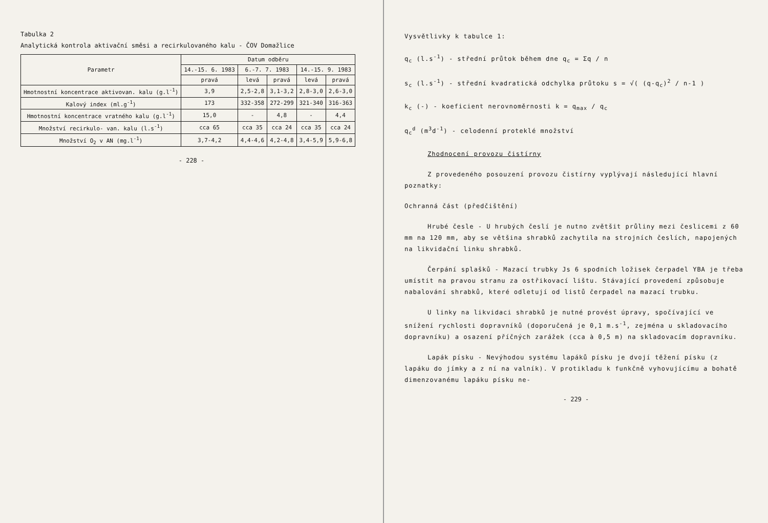Tabulka 2
Analytická kontrola aktivační směsi a recirkulovaného kalu - ČOV Domažlice
| Parametr | Datum odběru | | | | |
| --- | --- | --- | --- | --- | --- |
| | 14.-15. 6. 1983 | 6.-7. 7. 1983 | | 14.-15. 9. 1983 | |
| | pravá | levá | pravá | levá | pravá |
| Hmotnostní koncentrace aktivovan. kalu (g.l<sup>-1</sup>) | 3,9 | 2,5-2,8 | 3,1-3,2 | 2,8-3,0 | 2,6-3,0 |
| Kalový index (ml.g<sup>-1</sup>) | 173 | 332-358 | 272-299 | 321-340 | 316-363 |
| Hmotnostní koncentrace vratného kalu (g.l<sup>-1</sup>) | 15,0 | - | 4,8 | - | 4,4 |
| Množství recirkulo- van. kalu (l.s<sup>-1</sup>) | cca 65 | cca 35 | cca 24 | cca 35 | cca 24 |
| Množství O<sub>2</sub> v AN (mg.l<sup>-1</sup>) | 3,7-4,2 | 4,4-4,6 | 4,2-4,8 | 3,4-5,9 | 5,9-6,8 |
- 228 -
Vysvětlivky k tabulce 1:
q<sub>c</sub> (l.s<sup>-1</sup>) - střední průtok během dne q<sub>c</sub> = Σq / n
s<sub>c</sub> (l.s<sup>-1</sup>) - střední kvadratická odchylka průtoku s = √( (q-q<sub>c</sub>)<sup>2</sup> / n-1 )
k<sub>c</sub> (-) - koeficient nerovnoměrnosti k = q<sub>max</sub> / q<sub>c</sub>
q<sub>c</sub><sup>d</sup> (m<sup>3</sup>d<sup>-1</sup>) - celodenní proteklé množství
Zhodnocení provozu čistírny
Z provedeného posouzení provozu čistírny vyplývají následující hlavní poznatky:
Ochranná část (předčištění)
Hrubé česle - U hrubých česlí je nutno zvětšit průliny mezi česlicemi z 60 mm na 120 mm, aby se většina shrabků zachytila na strojních česlích, napojených na likvidační linku shrabků.
Čerpání splašků - Mazací trubky Js 6 spodních ložisek čerpadel YBA je třeba umístit na pravou stranu za ostřikovací lištu. Stávající provedení způsobuje nabalování shrabků, které odletují od listů čerpadel na mazací trubku.
U linky na likvidaci shrabků je nutné provést úpravy, spočívající ve snížení rychlosti dopravníků (doporučená je 0,1 m.s<sup>-1</sup>, zejména u skladovacího dopravníku) a osazení příčných zarážek (cca à 0,5 m) na skladovacím dopravníku.
Lapák písku - Nevýhodou systému lapáků písku je dvojí těžení písku (z lapáku do jímky a z ní na valník). V protikladu k funkčně vyhovujícímu a bohatě dimenzovanému lapáku písku ne-
- 229 -